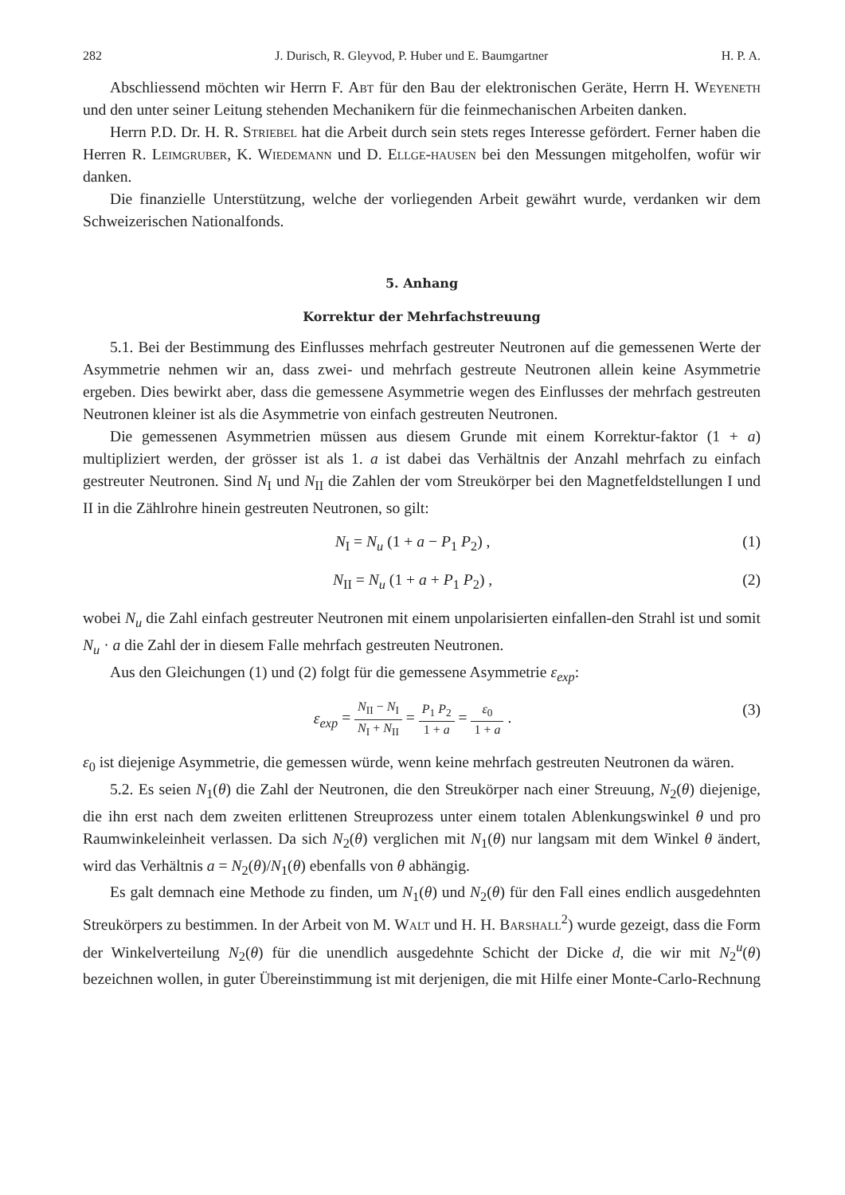282 J. Durisch, R. Gleyvod, P. Huber und E. Baumgartner H. P. A.
Abschliessend möchten wir Herrn F. Abt für den Bau der elektronischen Geräte, Herrn H. Weyeneth und den unter seiner Leitung stehenden Mechanikern für die feinmechanischen Arbeiten danken.
Herrn P.D. Dr. H. R. Striebel hat die Arbeit durch sein stets reges Interesse gefördert. Ferner haben die Herren R. Leimgruber, K. Wiedemann und D. Ellge-hausen bei den Messungen mitgeholfen, wofür wir danken.
Die finanzielle Unterstützung, welche der vorliegenden Arbeit gewährt wurde, verdanken wir dem Schweizerischen Nationalfonds.
5. Anhang
Korrektur der Mehrfachstreuung
5.1. Bei der Bestimmung des Einflusses mehrfach gestreuter Neutronen auf die gemessenen Werte der Asymmetrie nehmen wir an, dass zwei- und mehrfach gestreute Neutronen allein keine Asymmetrie ergeben. Dies bewirkt aber, dass die gemessene Asymmetrie wegen des Einflusses der mehrfach gestreuten Neutronen kleiner ist als die Asymmetrie von einfach gestreuten Neutronen.
Die gemessenen Asymmetrien müssen aus diesem Grunde mit einem Korrektur-faktor (1 + a) multipliziert werden, der grösser ist als 1. a ist dabei das Verhältnis der Anzahl mehrfach zu einfach gestreuter Neutronen. Sind N<sub>I</sub> und N<sub>II</sub> die Zahlen der vom Streukörper bei den Magnetfeldstellungen I und II in die Zählrohre hinein gestreuten Neutronen, so gilt:
N<sub>I</sub> = N<sub>u</sub> (1 + a − P<sub>1</sub> P<sub>2</sub>) , (1)
N<sub>II</sub> = N<sub>u</sub> (1 + a + P<sub>1</sub> P<sub>2</sub>) , (2)
wobei N<sub>u</sub> die Zahl einfach gestreuter Neutronen mit einem unpolarisierten einfallen-den Strahl ist und somit N<sub>u</sub> · a die Zahl der in diesem Falle mehrfach gestreuten Neutronen.
Aus den Gleichungen (1) und (2) folgt für die gemessene Asymmetrie ε<sub>exp</sub>:
ε<sub>exp</sub> = N<sub>II</sub> − N<sub>I</sub> N<sub>I</sub> + N<sub>II</sub> = P<sub>1</sub> P<sub>2</sub> 1 + a = ε<sub>0</sub> 1 + a . (3)
ε<sub>0</sub> ist diejenige Asymmetrie, die gemessen würde, wenn keine mehrfach gestreuten Neutronen da wären.
5.2. Es seien N<sub>1</sub>(θ) die Zahl der Neutronen, die den Streukörper nach einer Streuung, N<sub>2</sub>(θ) diejenige, die ihn erst nach dem zweiten erlittenen Streuprozess unter einem totalen Ablenkungswinkel θ und pro Raumwinkeleinheit verlassen. Da sich N<sub>2</sub>(θ) verglichen mit N<sub>1</sub>(θ) nur langsam mit dem Winkel θ ändert, wird das Verhältnis a = N<sub>2</sub>(θ)/N<sub>1</sub>(θ) ebenfalls von θ abhängig.
Es galt demnach eine Methode zu finden, um N<sub>1</sub>(θ) und N<sub>2</sub>(θ) für den Fall eines endlich ausgedehnten Streukörpers zu bestimmen. In der Arbeit von M. Walt und H. H. Barshall<sup>2</sup>) wurde gezeigt, dass die Form der Winkelverteilung N<sub>2</sub>(θ) für die unendlich ausgedehnte Schicht der Dicke d, die wir mit N<sub>2</sub><sup>u</sup>(θ) bezeichnen wollen, in guter Übereinstimmung ist mit derjenigen, die mit Hilfe einer Monte-Carlo-Rechnung